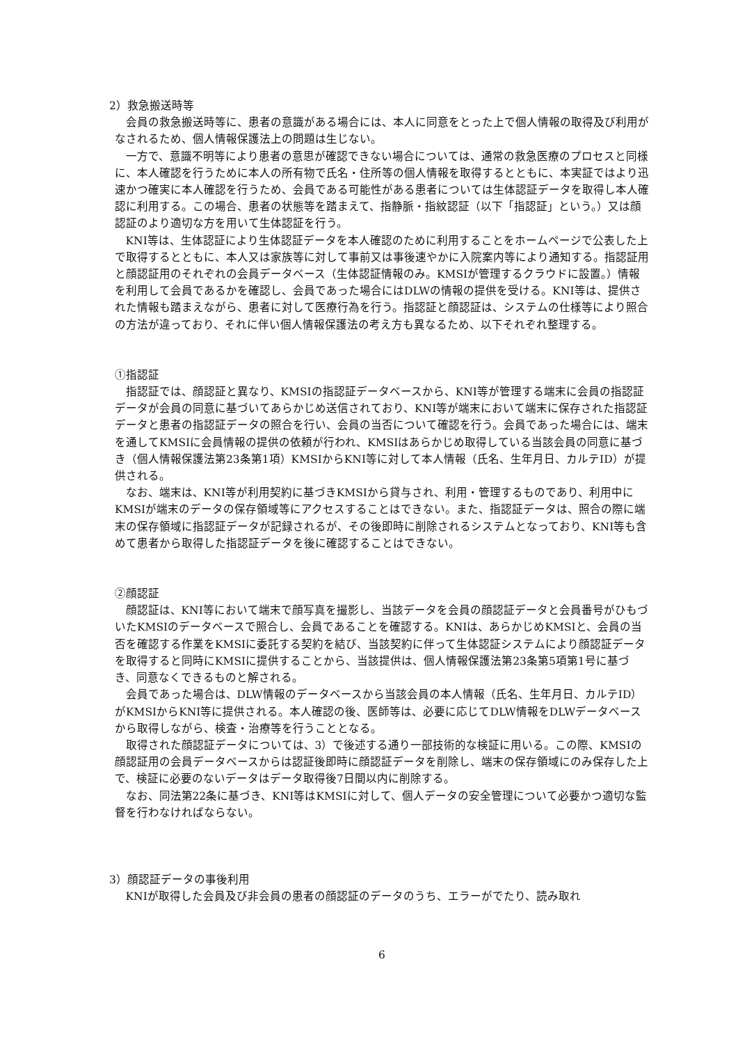2）救急搬送時等
会員の救急搬送時等に、患者の意識がある場合には、本人に同意をとった上で個人情報の取得及び利用がなされるため、個人情報保護法上の問題は生じない。
一方で、意識不明等により患者の意思が確認できない場合については、通常の救急医療のプロセスと同様に、本人確認を行うために本人の所有物で氏名・住所等の個人情報を取得するとともに、本実証ではより迅速かつ確実に本人確認を行うため、会員である可能性がある患者については生体認証データを取得し本人確認に利用する。この場合、患者の状態等を踏まえて、指静脈・指紋認証（以下「指認証」という。）又は顔認証のより適切な方を用いて生体認証を行う。
KNI等は、生体認証により生体認証データを本人確認のために利用することをホームページで公表した上で取得するとともに、本人又は家族等に対して事前又は事後速やかに入院案内等により通知する。指認証用と顔認証用のそれぞれの会員データベース（生体認証情報のみ。KMSIが管理するクラウドに設置。）情報を利用して会員であるかを確認し、会員であった場合にはDLWの情報の提供を受ける。KNI等は、提供された情報も踏まえながら、患者に対して医療行為を行う。指認証と顔認証は、システムの仕様等により照合の方法が違っており、それに伴い個人情報保護法の考え方も異なるため、以下それぞれ整理する。
①指認証
指認証では、顔認証と異なり、KMSIの指認証データベースから、KNI等が管理する端末に会員の指認証データが会員の同意に基づいてあらかじめ送信されており、KNI等が端末において端末に保存された指認証データと患者の指認証データの照合を行い、会員の当否について確認を行う。会員であった場合には、端末を通してKMSIに会員情報の提供の依頼が行われ、KMSIはあらかじめ取得している当該会員の同意に基づき（個人情報保護法第23条第1項）KMSIからKNI等に対して本人情報（氏名、生年月日、カルテID）が提供される。
なお、端末は、KNI等が利用契約に基づきKMSIから貸与され、利用・管理するものであり、利用中にKMSIが端末のデータの保存領域等にアクセスすることはできない。また、指認証データは、照合の際に端末の保存領域に指認証データが記録されるが、その後即時に削除されるシステムとなっており、KNI等も含めて患者から取得した指認証データを後に確認することはできない。
②顔認証
顔認証は、KNI等において端末で顔写真を撮影し、当該データを会員の顔認証データと会員番号がひもづいたKMSIのデータベースで照合し、会員であることを確認する。KNIは、あらかじめKMSIと、会員の当否を確認する作業をKMSIに委託する契約を結び、当該契約に伴って生体認証システムにより顔認証データを取得すると同時にKMSIに提供することから、当該提供は、個人情報保護法第23条第5項第1号に基づき、同意なくできるものと解される。
会員であった場合は、DLW情報のデータベースから当該会員の本人情報（氏名、生年月日、カルテID）がKMSIからKNI等に提供される。本人確認の後、医師等は、必要に応じてDLW情報をDLWデータベースから取得しながら、検査・治療等を行うこととなる。
取得された顔認証データについては、3）で後述する通り一部技術的な検証に用いる。この際、KMSIの顔認証用の会員データベースからは認証後即時に顔認証データを削除し、端末の保存領域にのみ保存した上で、検証に必要のないデータはデータ取得後7日間以内に削除する。
なお、同法第22条に基づき、KNI等はKMSIに対して、個人データの安全管理について必要かつ適切な監督を行わなければならない。
3）顔認証データの事後利用
KNIが取得した会員及び非会員の患者の顔認証のデータのうち、エラーがでたり、読み取れ
6